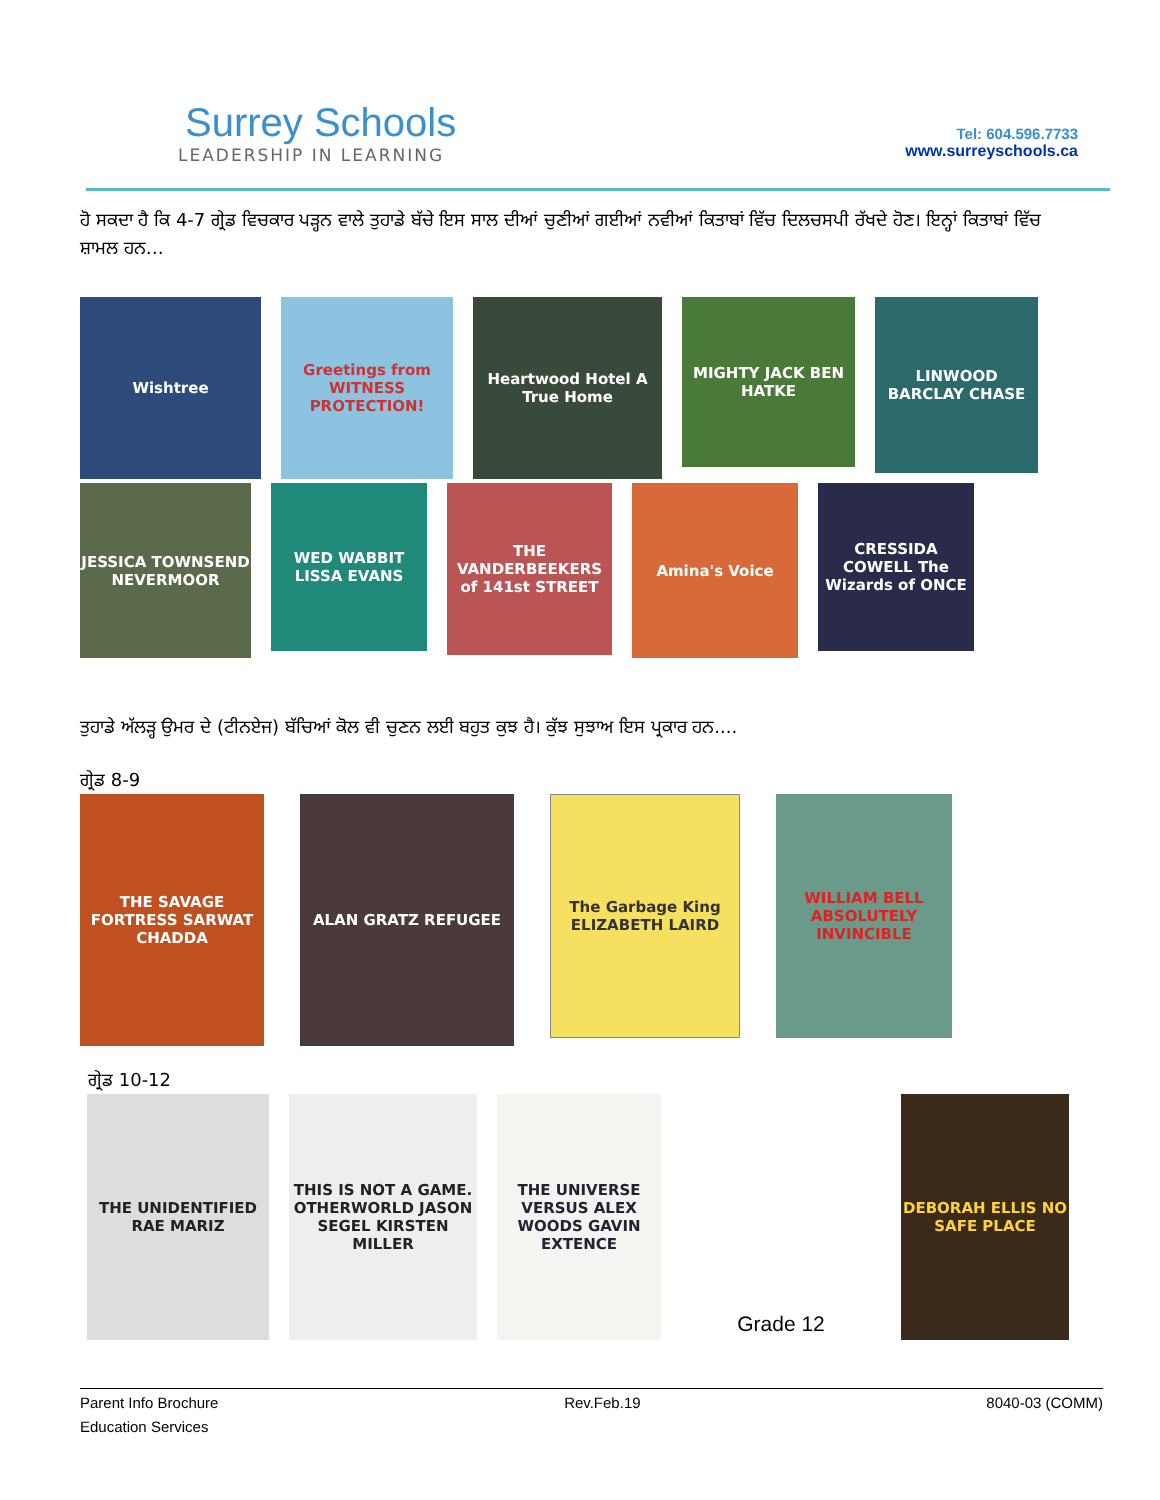Surrey Schools
LEADERSHIP IN LEARNING
Tel: 604.596.7733
www.surreyschools.ca
ਹੋ ਸਕਦਾ ਹੈ ਕਿ 4-7 ਗ੍ਰੇਡ ਵਿਚਕਾਰ ਪੜ੍ਹਨ ਵਾਲੇ ਤੁਹਾਡੇ ਬੱਚੇ ਇਸ ਸਾਲ ਦੀਆਂ ਚੁਣੀਆਂ ਗਈਆਂ ਨਵੀਆਂ ਕਿਤਾਬਾਂ ਵਿੱਚ ਦਿਲਚਸਪੀ ਰੱਖਦੇ ਹੋਣ। ਇਨ੍ਹਾਂ ਕਿਤਾਬਾਂ ਵਿੱਚ ਸ਼ਾਮਲ ਹਨ…
Wishtree Greetings from WITNESS PROTECTION!
Heartwood Hotel A True Home
MIGHTY JACK BEN HATKE
LINWOOD BARCLAY CHASE
JESSICA TOWNSEND NEVERMOOR
WED WABBIT LISSA EVANS
THE VANDERBEEKERS of 141st STREET
Amina's Voice
CRESSIDA COWELL The Wizards of ONCE
ਤੁਹਾਡੇ ਅੱਲੜ੍ਹ ਉਮਰ ਦੇ (ਟੀਨਏਜ) ਬੱਚਿਆਂ ਕੋਲ ਵੀ ਚੁਣਨ ਲਈ ਬਹੁਤ ਕੁਝ ਹੈ। ਕੁੱਝ ਸੁਝਾਅ ਇਸ ਪ੍ਰਕਾਰ ਹਨ....
ਗ੍ਰੇਡ 8-9
THE SAVAGE FORTRESS SARWAT CHADDA
ALAN GRATZ REFUGEE
The Garbage King ELIZABETH LAIRD
WILLIAM BELL ABSOLUTELY INVINCIBLE
ਗ੍ਰੇਡ 10-12
THE UNIDENTIFIED RAE MARIZ
THIS IS NOT A GAME. OTHERWORLD JASON SEGEL KIRSTEN MILLER
THE UNIVERSE VERSUS ALEX WOODS GAVIN EXTENCE
Grade 12
DEBORAH ELLIS NO SAFE PLACE
Parent Info Brochure
Education Services
Rev.Feb.19 8040-03 (COMM)